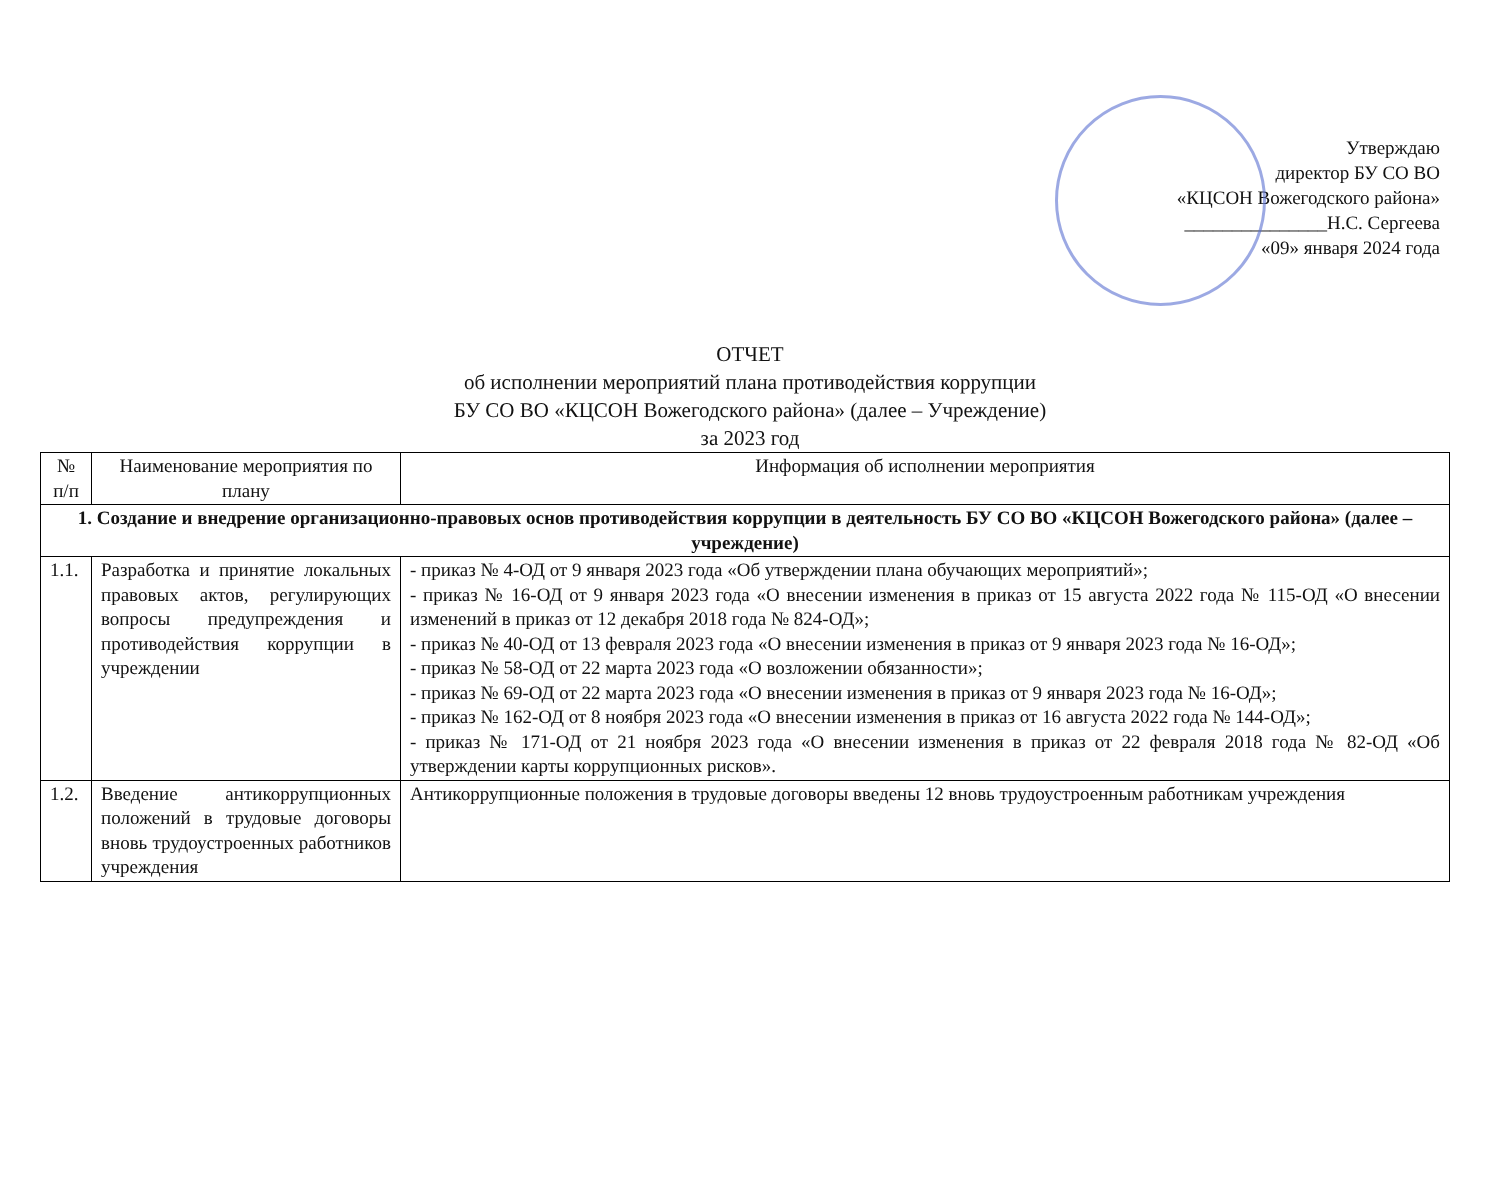Утверждаю
директор БУ СО ВО
«КЦСОН Вожегодского района»
_______________Н.С. Сергеева
«09» января 2024 года
ОТЧЕТ
об исполнении мероприятий плана противодействия коррупции
БУ СО ВО «КЦСОН Вожегодского района» (далее – Учреждение)
за 2023 год
| № п/п | Наименование мероприятия по плану | Информация об исполнении мероприятия |
| --- | --- | --- |
| 1. Создание и внедрение организационно-правовых основ противодействия коррупции в деятельность БУ СО ВО «КЦСОН Вожегодского района» (далее – учреждение) | | |
| 1.1. | Разработка и принятие локальных правовых актов, регулирующих вопросы предупреждения и противодействия коррупции в учреждении | - приказ № 4-ОД от 9 января 2023 года «Об утверждении плана обучающих мероприятий»; - приказ № 16-ОД от 9 января 2023 года «О внесении изменения в приказ от 15 августа 2022 года № 115-ОД «О внесении изменений в приказ от 12 декабря 2018 года № 824-ОД»; - приказ № 40-ОД от 13 февраля 2023 года «О внесении изменения в приказ от 9 января 2023 года № 16-ОД»; - приказ № 58-ОД от 22 марта 2023 года «О возложении обязанности»; - приказ № 69-ОД от 22 марта 2023 года «О внесении изменения в приказ от 9 января 2023 года № 16-ОД»; - приказ № 162-ОД от 8 ноября 2023 года «О внесении изменения в приказ от 16 августа 2022 года № 144-ОД»; - приказ № 171-ОД от 21 ноября 2023 года «О внесении изменения в приказ от 22 февраля 2018 года № 82-ОД «Об утверждении карты коррупционных рисков». |
| 1.2. | Введение антикоррупционных положений в трудовые договоры вновь трудоустроенных работников учреждения | Антикоррупционные положения в трудовые договоры введены 12 вновь трудоустроенным работникам учреждения |